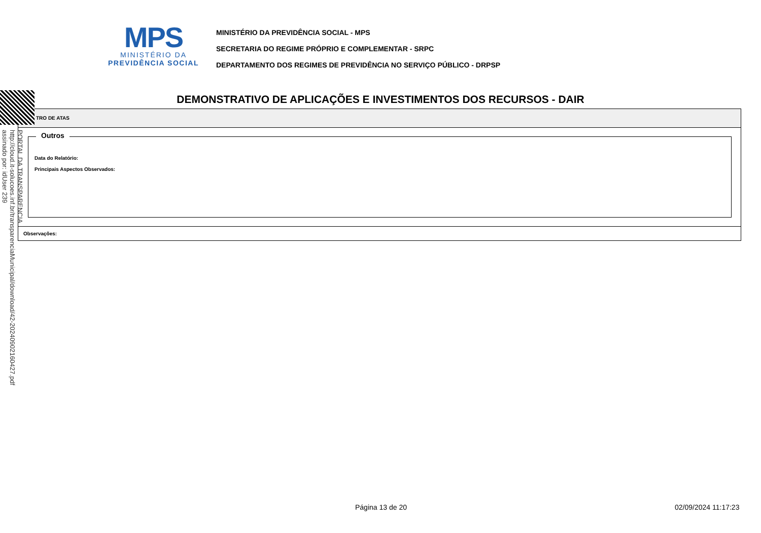MPS
MINISTÉRIO DA
PREVIDÊNCIA SOCIAL
MINISTÉRIO DA PREVIDÊNCIA SOCIAL - MPS
SECRETARIA DO REGIME PRÓPRIO E COMPLEMENTAR - SRPC
DEPARTAMENTO DOS REGIMES DE PREVIDÊNCIA NO SERVIÇO PÚBLICO - DRPSP
DEMONSTRATIVO DE APLICAÇÕES E INVESTIMENTOS DOS RECURSOS - DAIR
TRO DE ATAS
Outros
Data do Relatório:
Principais Aspectos Observados:
Observações:
PORTAL DA TRANSPARENCIA
http://cloud.it-solucoes.inf.br/transparenciaMunicipal/download/42-20240902160427.pdf
assinado por: idUser 239
Página 13 de 20 02/09/2024 11:17:23